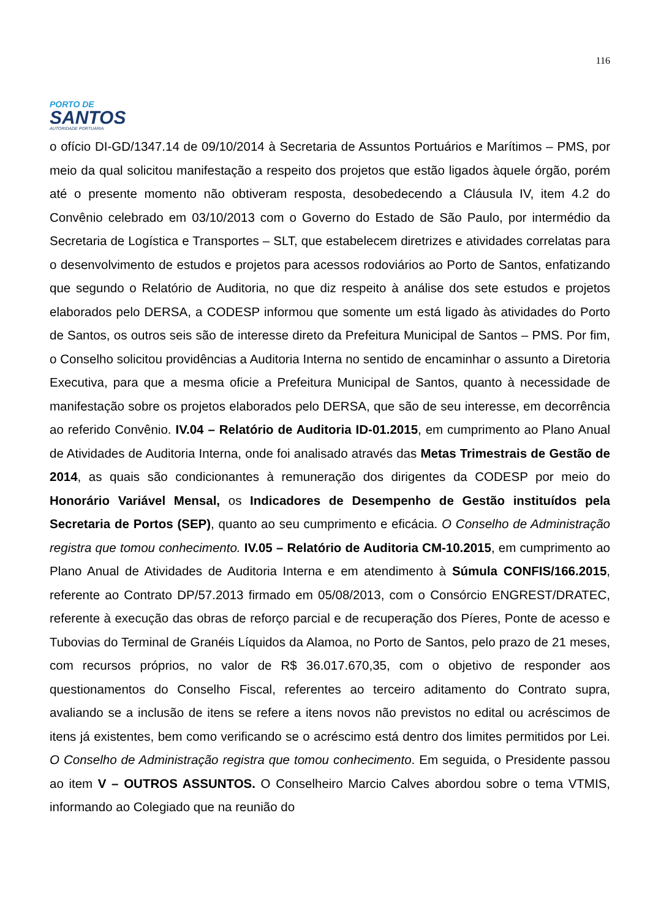PORTO DE
SANTOS
AUTORIDADE PORTUÁRIA
116
o ofício DI-GD/1347.14 de 09/10/2014 à Secretaria de Assuntos Portuários e Marítimos – PMS, por meio da qual solicitou manifestação a respeito dos projetos que estão ligados àquele órgão, porém até o presente momento não obtiveram resposta, desobedecendo a Cláusula IV, item 4.2 do Convênio celebrado em 03/10/2013 com o Governo do Estado de São Paulo, por intermédio da Secretaria de Logística e Transportes – SLT, que estabelecem diretrizes e atividades correlatas para o desenvolvimento de estudos e projetos para acessos rodoviários ao Porto de Santos, enfatizando que segundo o Relatório de Auditoria, no que diz respeito à análise dos sete estudos e projetos elaborados pelo DERSA, a CODESP informou que somente um está ligado às atividades do Porto de Santos, os outros seis são de interesse direto da Prefeitura Municipal de Santos – PMS. Por fim, o Conselho solicitou providências a Auditoria Interna no sentido de encaminhar o assunto a Diretoria Executiva, para que a mesma oficie a Prefeitura Municipal de Santos, quanto à necessidade de manifestação sobre os projetos elaborados pelo DERSA, que são de seu interesse, em decorrência ao referido Convênio. IV.04 – Relatório de Auditoria ID-01.2015, em cumprimento ao Plano Anual de Atividades de Auditoria Interna, onde foi analisado através das Metas Trimestrais de Gestão de 2014, as quais são condicionantes à remuneração dos dirigentes da CODESP por meio do Honorário Variável Mensal, os Indicadores de Desempenho de Gestão instituídos pela Secretaria de Portos (SEP), quanto ao seu cumprimento e eficácia. O Conselho de Administração registra que tomou conhecimento. IV.05 – Relatório de Auditoria CM-10.2015, em cumprimento ao Plano Anual de Atividades de Auditoria Interna e em atendimento à Súmula CONFIS/166.2015, referente ao Contrato DP/57.2013 firmado em 05/08/2013, com o Consórcio ENGREST/DRATEC, referente à execução das obras de reforço parcial e de recuperação dos Píeres, Ponte de acesso e Tubovias do Terminal de Granéis Líquidos da Alamoa, no Porto de Santos, pelo prazo de 21 meses, com recursos próprios, no valor de R$ 36.017.670,35, com o objetivo de responder aos questionamentos do Conselho Fiscal, referentes ao terceiro aditamento do Contrato supra, avaliando se a inclusão de itens se refere a itens novos não previstos no edital ou acréscimos de itens já existentes, bem como verificando se o acréscimo está dentro dos limites permitidos por Lei. O Conselho de Administração registra que tomou conhecimento. Em seguida, o Presidente passou ao item V – OUTROS ASSUNTOS. O Conselheiro Marcio Calves abordou sobre o tema VTMIS, informando ao Colegiado que na reunião do